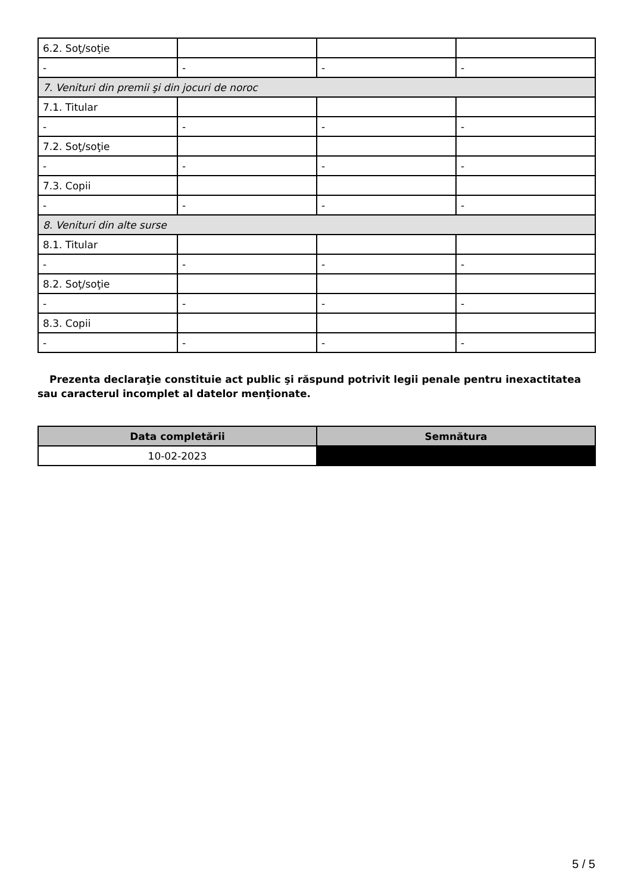| 6.2. Soţ/soţie | | | |
| - | - | - | - |
| 7. Venituri din premii şi din jocuri de noroc | | | |
| 7.1. Titular | | | |
| - | - | - | - |
| 7.2. Soţ/soţie | | | |
| - | - | - | - |
| 7.3. Copii | | | |
| - | - | - | - |
| 8. Venituri din alte surse | | | |
| 8.1. Titular | | | |
| - | - | - | - |
| 8.2. Soţ/soţie | | | |
| - | - | - | - |
| 8.3. Copii | | | |
| - | - | - | - |
Prezenta declaraţie constituie act public şi răspund potrivit legii penale pentru inexactitatea sau caracterul incomplet al datelor menţionate.
| Data completării | Semnătura |
| --- | --- |
| 10-02-2023 | |
5 / 5